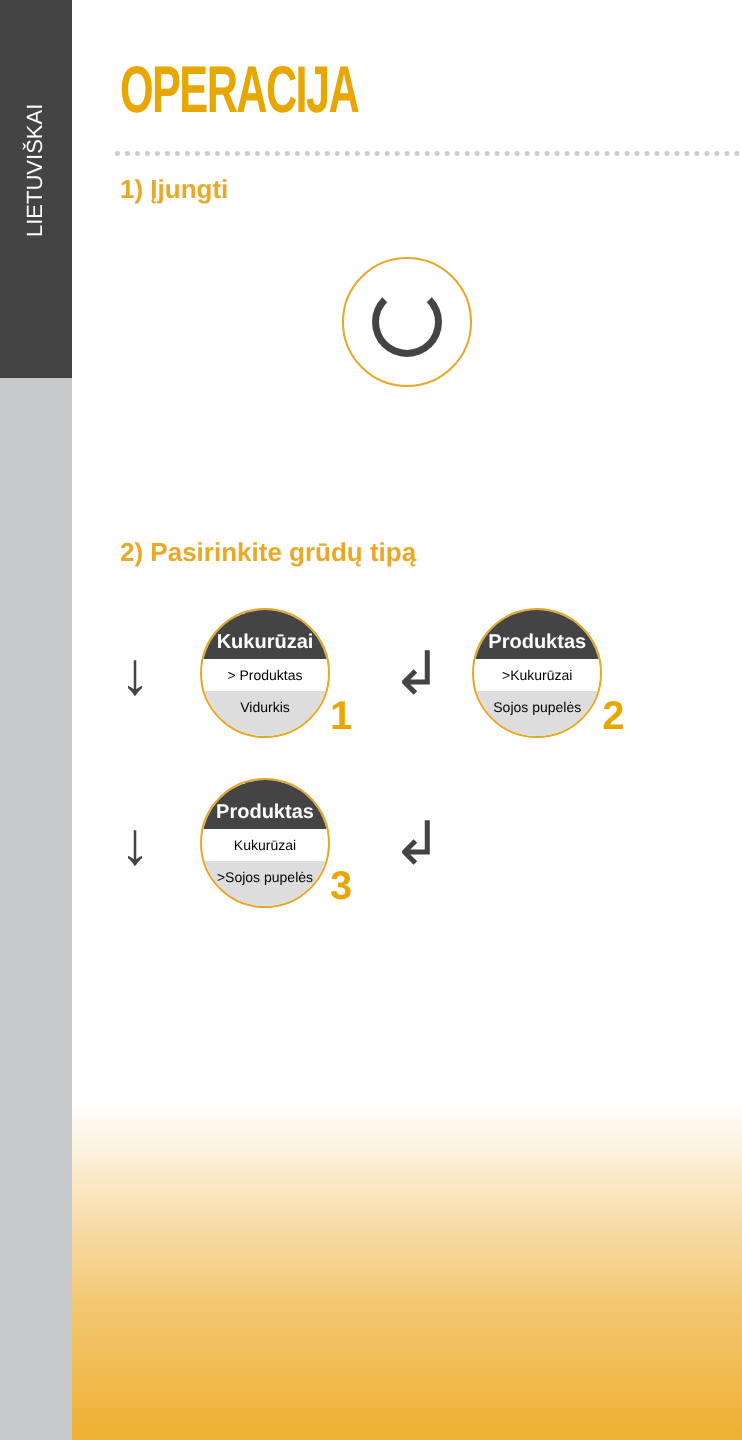LIETUVIŠKAI
OPERACIJA
1) Įjungti
2) Pasirinkite grūdų tipą
↓
Kukurūzai
> Produktas
Vidurkis
1 ↲
Produktas
>Kukurūzai
Sojos pupelės
2
↓
Produktas
Kukurūzai
>Sojos pupelės
3 ↲